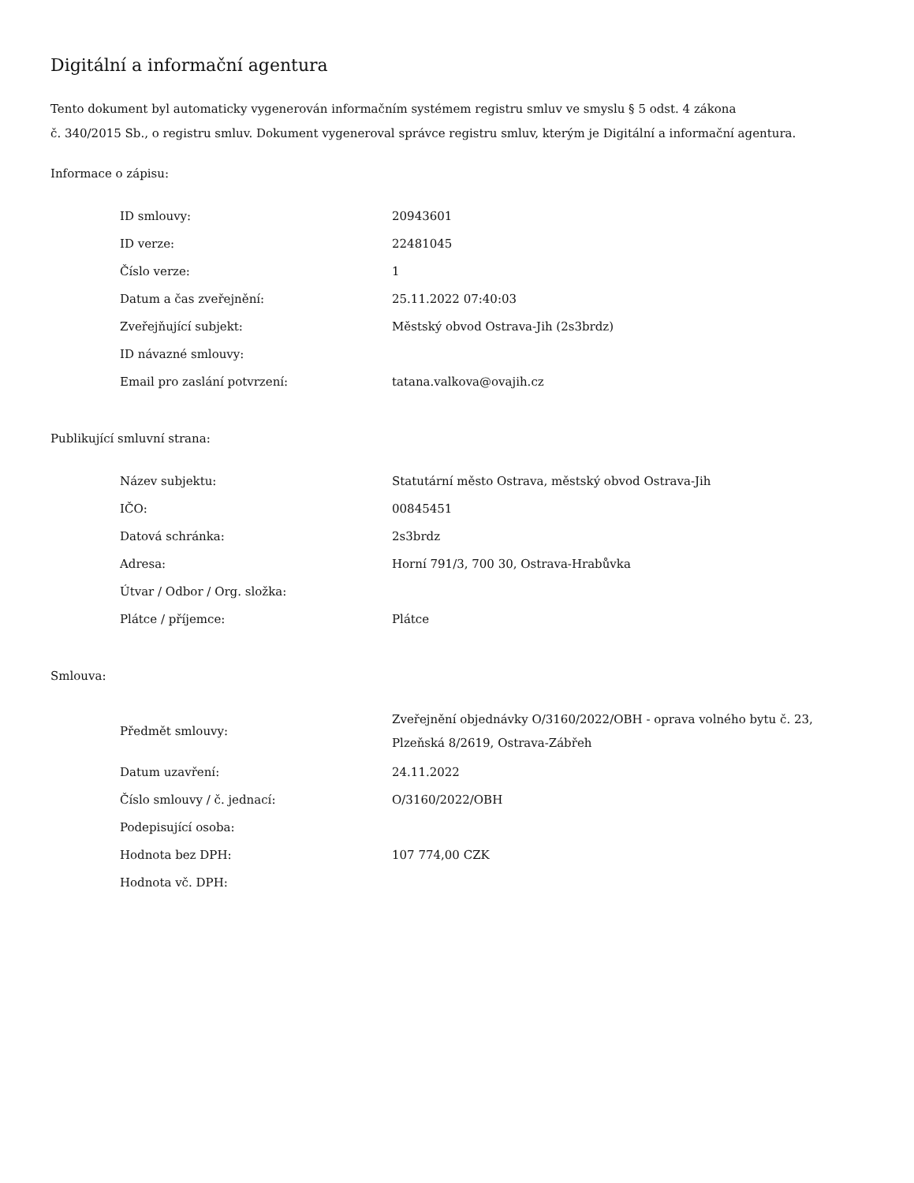Digitální a informační agentura
Tento dokument byl automaticky vygenerován informačním systémem registru smluv ve smyslu § 5 odst. 4 zákona
č. 340/2015 Sb., o registru smluv. Dokument vygeneroval správce registru smluv, kterým je Digitální a informační agentura.
Informace o zápisu:
| ID smlouvy: | 20943601 |
| ID verze: | 22481045 |
| Číslo verze: | 1 |
| Datum a čas zveřejnění: | 25.11.2022 07:40:03 |
| Zveřejňující subjekt: | Městský obvod Ostrava-Jih (2s3brdz) |
| ID návazné smlouvy: | |
| Email pro zaslání potvrzení: | tatana.valkova@ovajih.cz |
Publikující smluvní strana:
| Název subjektu: | Statutární město Ostrava, městský obvod Ostrava-Jih |
| IČO: | 00845451 |
| Datová schránka: | 2s3brdz |
| Adresa: | Horní 791/3, 700 30, Ostrava-Hrabůvka |
| Útvar / Odbor / Org. složka: | |
| Plátce / příjemce: | Plátce |
Smlouva:
| Předmět smlouvy: | Zveřejnění objednávky O/3160/2022/OBH - oprava volného bytu č. 23, Plzeňská 8/2619, Ostrava-Zábřeh |
| Datum uzavření: | 24.11.2022 |
| Číslo smlouvy / č. jednací: | O/3160/2022/OBH |
| Podepisující osoba: | |
| Hodnota bez DPH: | 107 774,00 CZK |
| Hodnota vč. DPH: | |